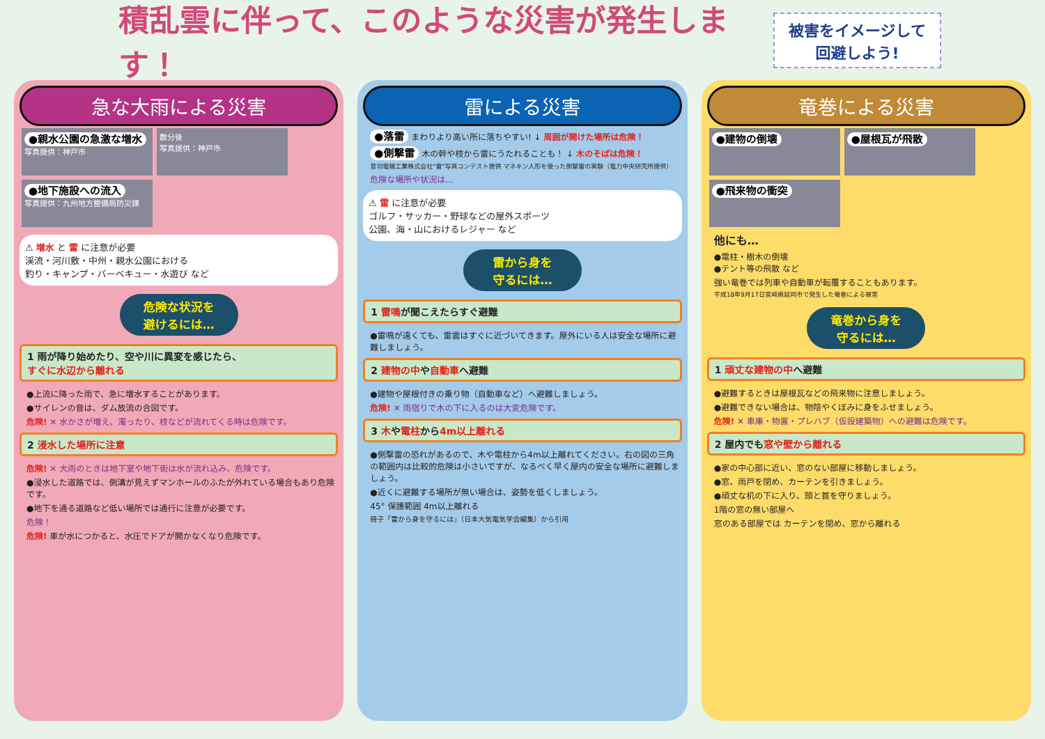積乱雲に伴って、このような災害が発生します！
被害をイメージして
回避しよう!
急な大雨による災害
●親水公園の急激な増水
写真提供：神戸市
数分後
写真提供：神戸市
●地下施設への流入
写真提供：九州地方整備局防災課
⚠ 増水 と 雷 に注意が必要
渓流・河川敷・中州・親水公園における
釣り・キャンプ・バーベキュー・水遊び など
危険な状況を
避けるには…
1 雨が降り始めたり、空や川に異変を感じたら、
すぐに水辺から離れる
●上流に降った雨で、急に増水することがあります。
●サイレンの音は、ダム放流の合図です。
危険! ✕ 水かさが増え、濁ったり、枝などが流れてくる時は危険です。
2 浸水した場所に注意
危険! ✕ 大雨のときは地下室や地下街は水が流れ込み、危険です。
●浸水した道路では、側溝が見えずマンホールのふたが外れている場合もあり危険です。
●地下を通る道路など低い場所では通行に注意が必要です。
危険！
危険! 車が水につかると、水圧でドアが開かなくなり危険です。
雷による災害
●落雷 まわりより高い所に落ちやすい! ↓ 周囲が開けた場所は危険！
●側撃雷 木の幹や枝から雷にうたれることも！ ↓ 木のそばは危険！
音羽電機工業株式会社"雷"写真コンテスト提供 マネキン人形を使った側撃雷の実験（電力中央研究所提供）
危険な場所や状況は…
⚠ 雷 に注意が必要
ゴルフ・サッカー・野球などの屋外スポーツ
公園、海・山におけるレジャー など
雷から身を
守るには…
1 雷鳴が聞こえたらすぐ避難
●雷鳴が遠くても、雷雲はすぐに近づいてきます。屋外にいる人は安全な場所に避難しましょう。
2 建物の中や自動車へ避難
●建物や屋根付きの乗り物（自動車など）へ避難しましょう。
危険! ✕ 雨宿りで木の下に入るのは大変危険です。
3 木や電柱から4m以上離れる
●側撃雷の恐れがあるので、木や電柱から4m以上離れてください。右の図の三角の範囲内は比較的危険は小さいですが、なるべく早く屋内の安全な場所に避難しましょう。
●近くに避難する場所が無い場合は、姿勢を低くしましょう。
45° 保護範囲 4m以上離れる
冊子「雷から身を守るには」（日本大気電気学会編集）から引用
竜巻による災害
●建物の倒壊 ●屋根瓦が飛散 ●飛来物の衝突
他にも…
●電柱・樹木の倒壊
●テント等の飛散 など
強い竜巻では列車や自動車が転覆することもあります。
平成18年9月17日宮崎県延岡市で発生した竜巻による被害
竜巻から身を
守るには…
1 頑丈な建物の中へ避難
●避難するときは屋根瓦などの飛来物に注意しましょう。
●避難できない場合は、物陰やくぼみに身をふせましょう。
危険! ✕ 車庫・物置・プレハブ（仮設建築物）への避難は危険です。
2 屋内でも窓や壁から離れる
●家の中心部に近い、窓のない部屋に移動しましょう。
●窓、雨戸を閉め、カーテンを引きましょう。
●頑丈な机の下に入り、頭と首を守りましょう。
1階の窓の無い部屋へ
窓のある部屋では カーテンを閉め、窓から離れる